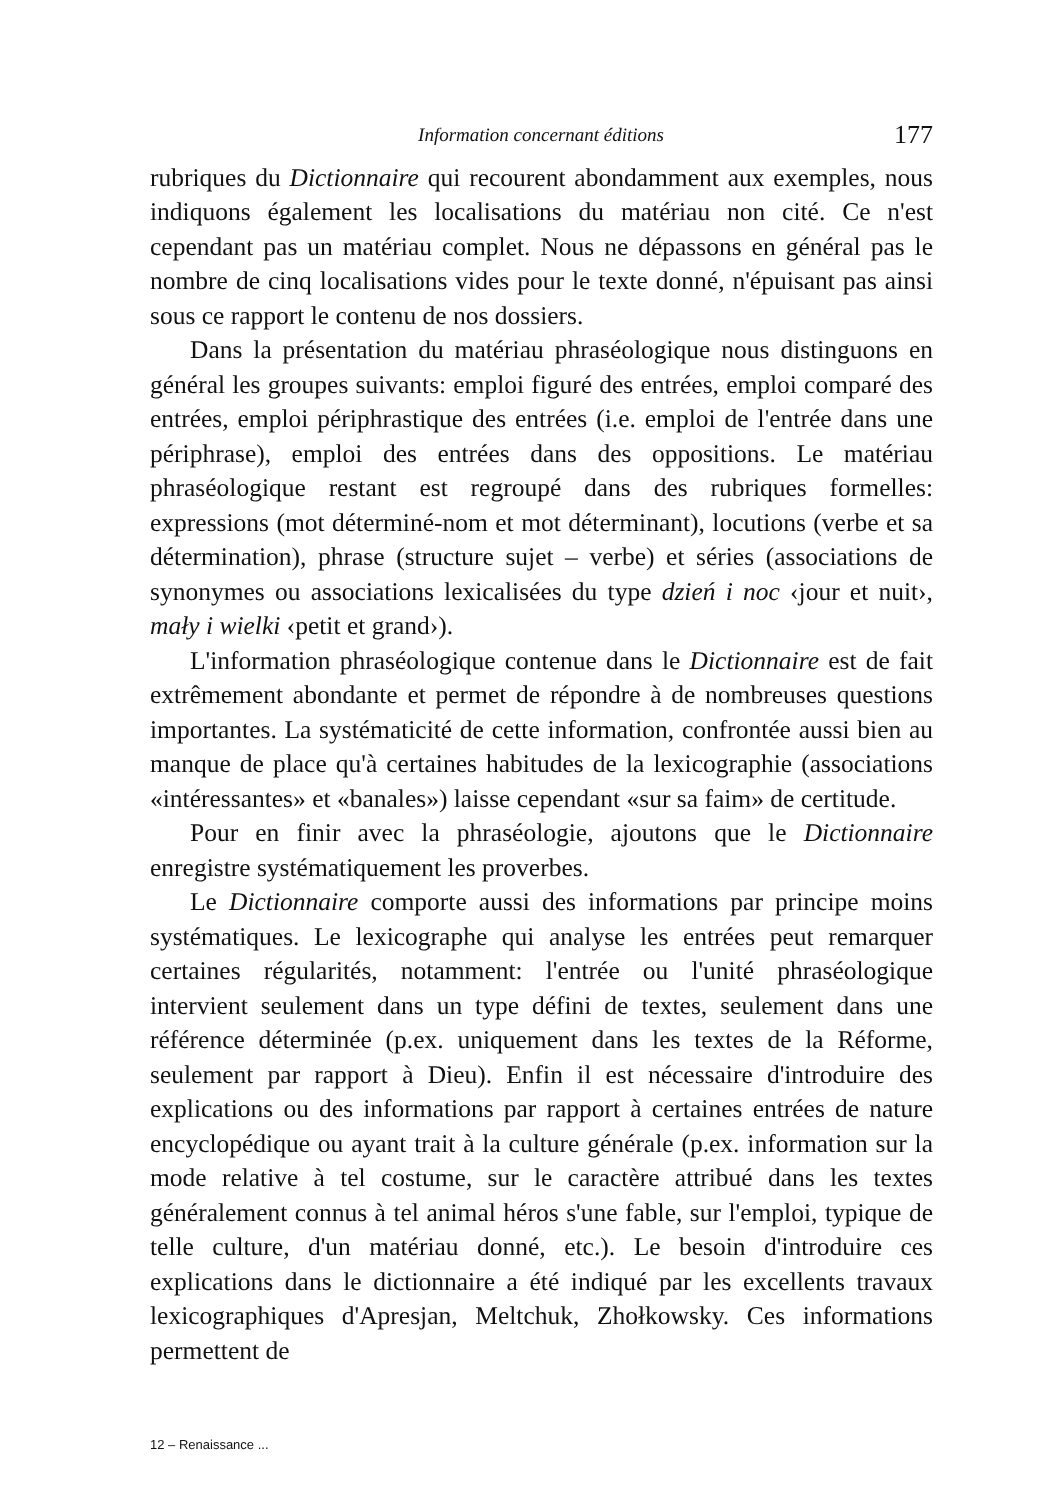Information concernant éditions 177
rubriques du Dictionnaire qui recourent abondamment aux exemples, nous indiquons également les localisations du matériau non cité. Ce n'est cependant pas un matériau complet. Nous ne dépassons en général pas le nombre de cinq localisations vides pour le texte donné, n'épuisant pas ainsi sous ce rapport le contenu de nos dossiers.
Dans la présentation du matériau phraséologique nous distinguons en général les groupes suivants: emploi figuré des entrées, emploi comparé des entrées, emploi périphrastique des entrées (i.e. emploi de l'entrée dans une périphrase), emploi des entrées dans des oppositions. Le matériau phraséologique restant est regroupé dans des rubriques formelles: expressions (mot déterminé-nom et mot déterminant), locutions (verbe et sa détermination), phrase (structure sujet – verbe) et séries (associations de synonymes ou associations lexicalisées du type dzień i noc ‹jour et nuit›, mały i wielki ‹petit et grand›).
L'information phraséologique contenue dans le Dictionnaire est de fait extrêmement abondante et permet de répondre à de nombreuses questions importantes. La systématicité de cette information, confrontée aussi bien au manque de place qu'à certaines habitudes de la lexicographie (associations «intéressantes» et «banales») laisse cependant «sur sa faim» de certitude.
Pour en finir avec la phraséologie, ajoutons que le Dictionnaire enregistre systématiquement les proverbes.
Le Dictionnaire comporte aussi des informations par principe moins systématiques. Le lexicographe qui analyse les entrées peut remarquer certaines régularités, notamment: l'entrée ou l'unité phraséologique intervient seulement dans un type défini de textes, seulement dans une référence déterminée (p.ex. uniquement dans les textes de la Réforme, seulement par rapport à Dieu). Enfin il est nécessaire d'introduire des explications ou des informations par rapport à certaines entrées de nature encyclopédique ou ayant trait à la culture générale (p.ex. information sur la mode relative à tel costume, sur le caractère attribué dans les textes généralement connus à tel animal héros s'une fable, sur l'emploi, typique de telle culture, d'un matériau donné, etc.). Le besoin d'introduire ces explications dans le dictionnaire a été indiqué par les excellents travaux lexicographiques d'Apresjan, Meltchuk, Zhołkowsky. Ces informations permettent de
12 – Renaissance ...